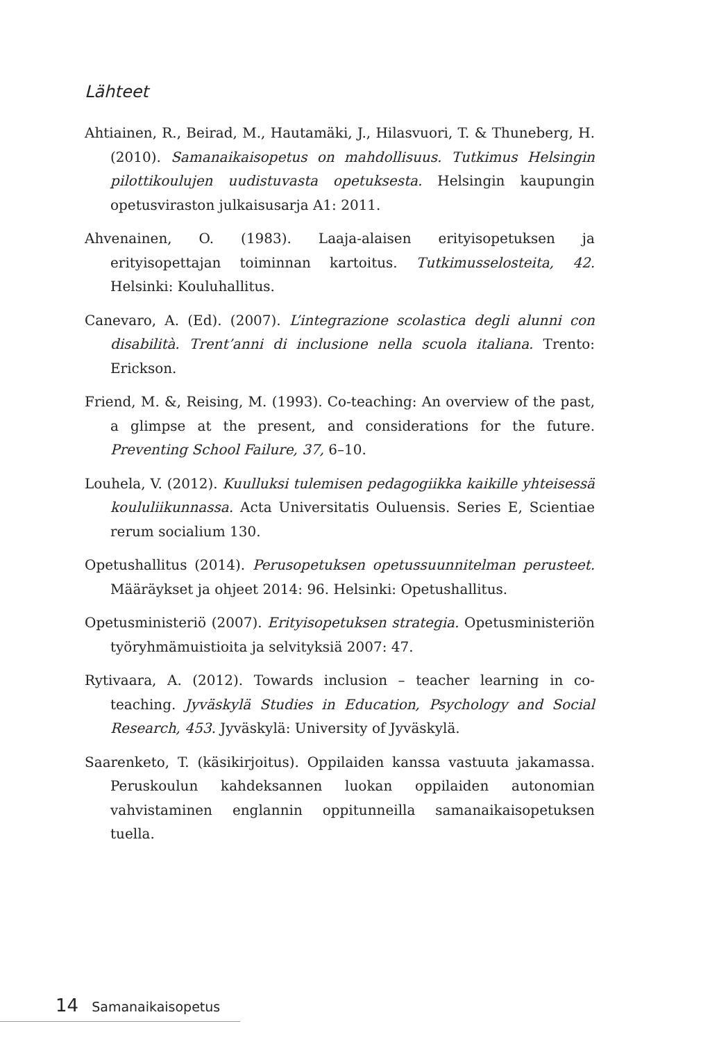Lähteet
Ahtiainen, R., Beirad, M., Hautamäki, J., Hilasvuori, T. & Thuneberg, H. (2010). Samanaikaisopetus on mahdollisuus. Tutkimus Helsingin pilottikoulujen uudistuvasta opetuksesta. Helsingin kaupungin opetusviraston julkaisusarja A1: 2011.
Ahvenainen, O. (1983). Laaja-alaisen erityisopetuksen ja erityisopettajan toiminnan kartoitus. Tutkimusselosteita, 42. Helsinki: Kouluhallitus.
Canevaro, A. (Ed). (2007). L’integrazione scolastica degli alunni con disabilità. Trent’anni di inclusione nella scuola italiana. Trento: Erickson.
Friend, M. &, Reising, M. (1993). Co-teaching: An overview of the past, a glimpse at the present, and considerations for the future. Preventing School Failure, 37, 6–10.
Louhela, V. (2012). Kuulluksi tulemisen pedagogiikka kaikille yhteisessä koululiikunnassa. Acta Universitatis Ouluensis. Series E, Scientiae rerum socialium 130.
Opetushallitus (2014). Perusopetuksen opetussuunnitelman perusteet. Määräykset ja ohjeet 2014: 96. Helsinki: Opetushallitus.
Opetusministeriö (2007). Erityisopetuksen strategia. Opetusministeriön työryhmämuistioita ja selvityksiä 2007: 47.
Rytivaara, A. (2012). Towards inclusion – teacher learning in co-teaching. Jyväskylä Studies in Education, Psychology and Social Research, 453. Jyväskylä: University of Jyväskylä.
Saarenketo, T. (käsikirjoitus). Oppilaiden kanssa vastuuta jakamassa. Peruskoulun kahdeksannen luokan oppilaiden autonomian vahvistaminen englannin oppitunneilla samanaikaisopetuksen tuella.
14 Samanaikaisopetus